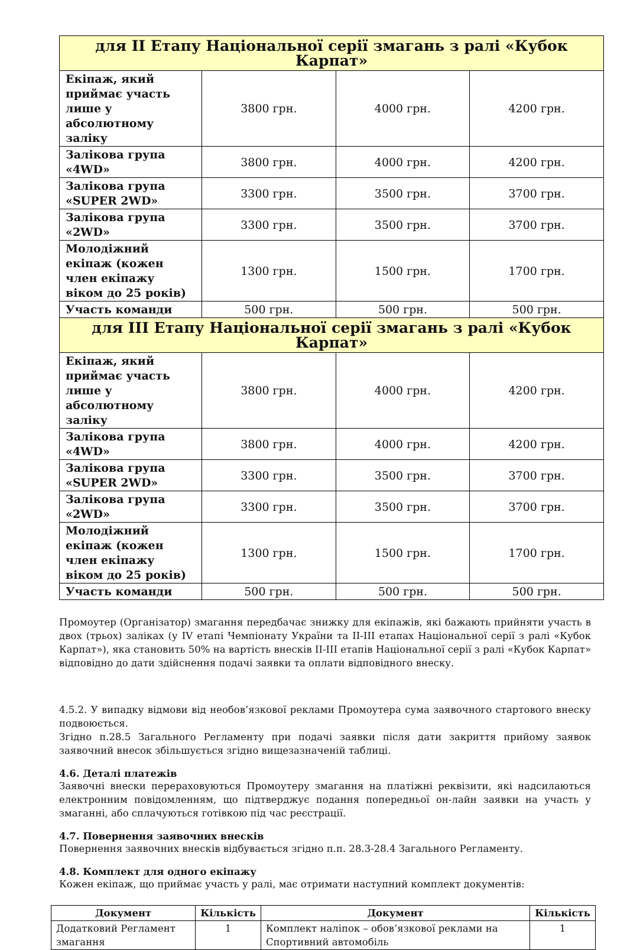| для II Етапу Національної серії змагань з ралі «Кубок Карпат» | | | |
| Екіпаж, який приймає участь лише у абсолютному заліку | 3800 грн. | 4000 грн. | 4200 грн. |
| Залікова група «4WD» | 3800 грн. | 4000 грн. | 4200 грн. |
| Залікова група «SUPER 2WD» | 3300 грн. | 3500 грн. | 3700 грн. |
| Залікова група «2WD» | 3300 грн. | 3500 грн. | 3700 грн. |
| Молодіжний екіпаж (кожен член екіпажу віком до 25 років) | 1300 грн. | 1500 грн. | 1700 грн. |
| Участь команди | 500 грн. | 500 грн. | 500 грн. |
| для III Етапу Національної серії змагань з ралі «Кубок Карпат» | | | |
| Екіпаж, який приймає участь лише у абсолютному заліку | 3800 грн. | 4000 грн. | 4200 грн. |
| Залікова група «4WD» | 3800 грн. | 4000 грн. | 4200 грн. |
| Залікова група «SUPER 2WD» | 3300 грн. | 3500 грн. | 3700 грн. |
| Залікова група «2WD» | 3300 грн. | 3500 грн. | 3700 грн. |
| Молодіжний екіпаж (кожен член екіпажу віком до 25 років) | 1300 грн. | 1500 грн. | 1700 грн. |
| Участь команди | 500 грн. | 500 грн. | 500 грн. |
Промоутер (Організатор) змагання передбачає знижку для екіпажів, які бажають прийняти участь в двох (трьох) заліках (у IV етапі Чемпіонату України та II-III етапах Національної серії з ралі «Кубок Карпат»), яка становить 50% на вартість внесків II-III етапів Національної серії з ралі «Кубок Карпат» відповідно до дати здійснення подачі заявки та оплати відповідного внеску.
4.5.2. У випадку відмови від необов’язкової реклами Промоутера сума заявочного стартового внеску подвоюється.
Згідно п.28.5 Загального Регламенту при подачі заявки після дати закриття прийому заявок заявочний внесок збільшується згідно вищезазначеній таблиці.
4.6. Деталі платежів
Заявочні внески перераховуються Промоутеру змагання на платіжні реквізити, які надсилаються електронним повідомленням, що підтверджує подання попередньої он-лайн заявки на участь у змаганні, або сплачуються готівкою під час реєстрації.
4.7. Повернення заявочних внесків
Повернення заявочних внесків відбувається згідно п.п. 28.3-28.4 Загального Регламенту.
4.8. Комплект для одного екіпажу
Кожен екіпаж, що приймає участь у ралі, має отримати наступний комплект документів:
| Документ | Кількість | Документ | Кількість |
| --- | --- | --- | --- |
| Додатковий Регламент змагання | 1 | Комплект наліпок – обов’язкової реклами на Спортивний автомобіль | 1 |